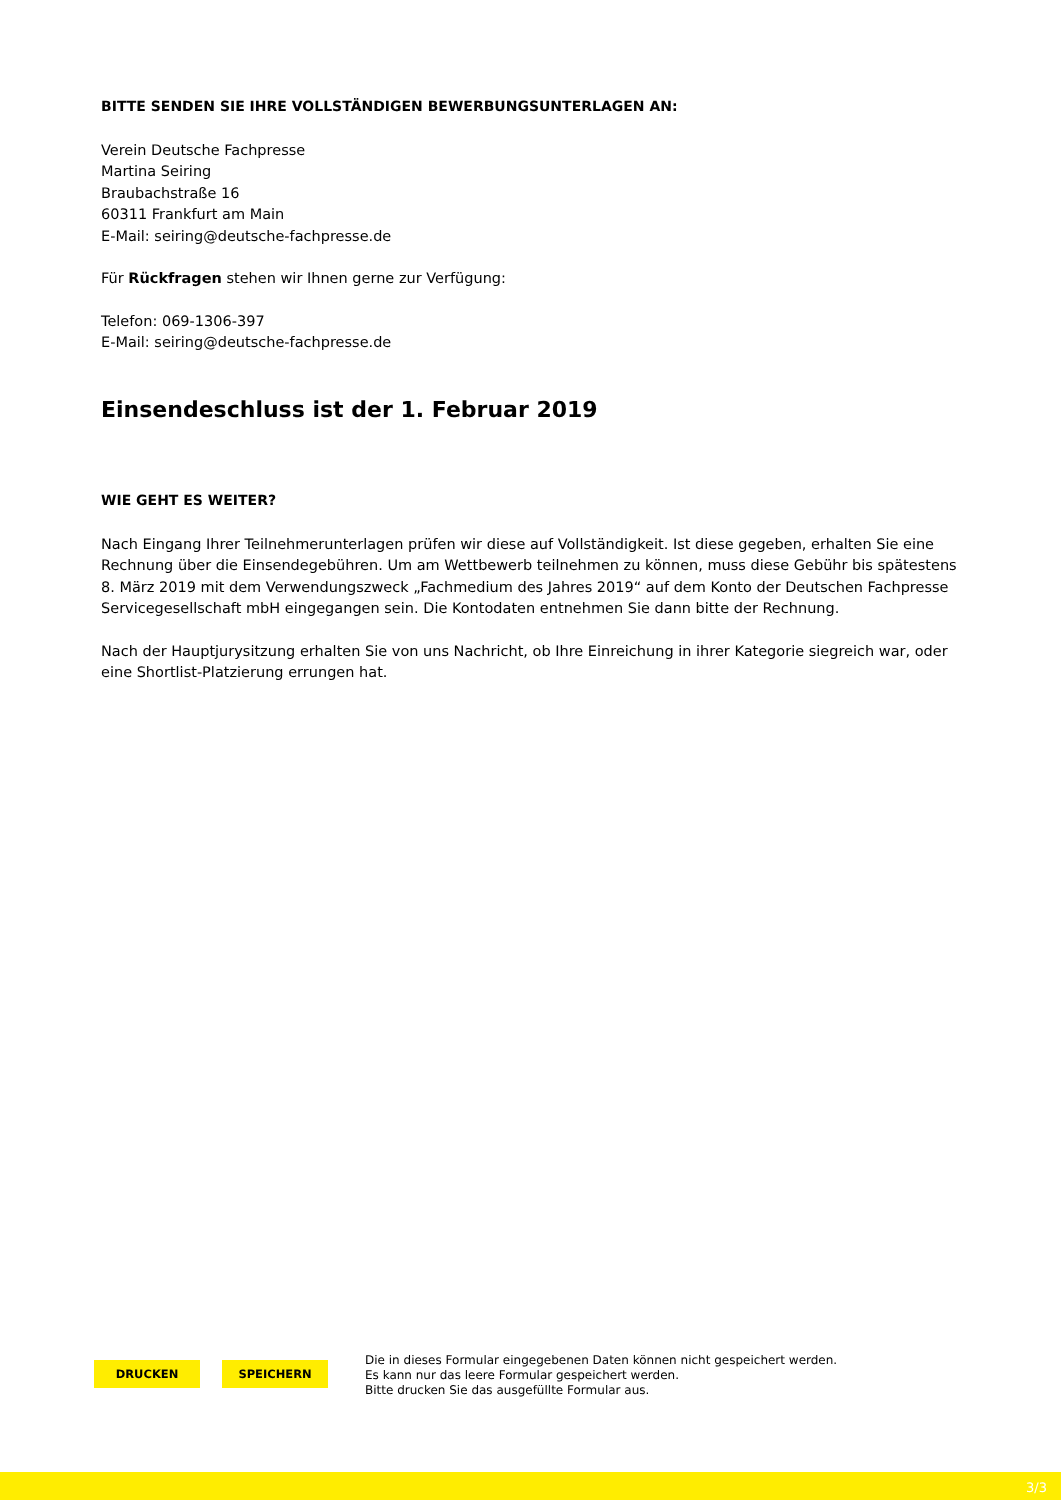BITTE SENDEN SIE IHRE VOLLSTÄNDIGEN BEWERBUNGSUNTERLAGEN AN:
Verein Deutsche Fachpresse
Martina Seiring
Braubachstraße 16
60311 Frankfurt am Main
E-Mail: seiring@deutsche-fachpresse.de
Für Rückfragen stehen wir Ihnen gerne zur Verfügung:
Telefon: 069-1306-397
E-Mail: seiring@deutsche-fachpresse.de
Einsendeschluss ist der 1. Februar 2019
WIE GEHT ES WEITER?
Nach Eingang Ihrer Teilnehmerunterlagen prüfen wir diese auf Vollständigkeit. Ist diese gegeben, erhalten Sie eine Rechnung über die Einsendegebühren. Um am Wettbewerb teilnehmen zu können, muss diese Gebühr bis spätestens 8. März 2019 mit dem Verwendungszweck „Fachmedium des Jahres 2019“ auf dem Konto der Deutschen Fachpresse Servicegesellschaft mbH eingegangen sein. Die Kontodaten entnehmen Sie dann bitte der Rechnung.
Nach der Hauptjurysitzung erhalten Sie von uns Nachricht, ob Ihre Einreichung in ihrer Kategorie siegreich war, oder eine Shortlist-Platzierung errungen hat.
DRUCKEN SPEICHERN
Die in dieses Formular eingegebenen Daten können nicht gespeichert werden.
Es kann nur das leere Formular gespeichert werden.
Bitte drucken Sie das ausgefüllte Formular aus.
3/3